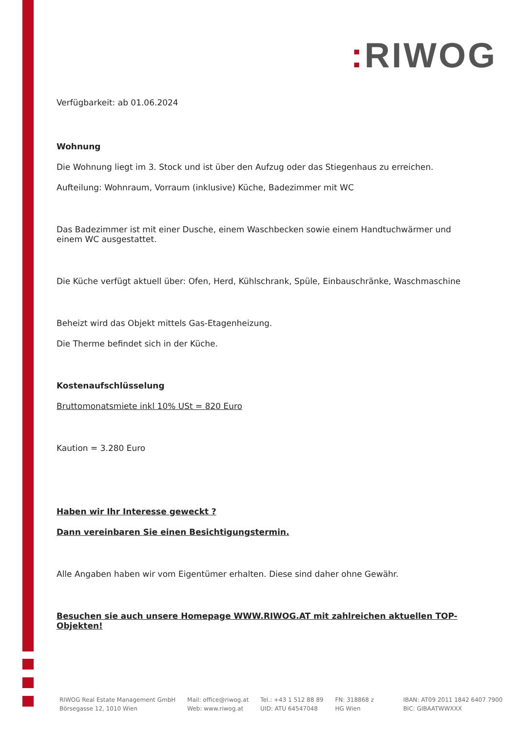: RIWOG
Verfügbarkeit: ab 01.06.2024
Wohnung
Die Wohnung liegt im 3. Stock und ist über den Aufzug oder das Stiegenhaus zu erreichen.
Aufteilung: Wohnraum, Vorraum (inklusive) Küche, Badezimmer mit WC
Das Badezimmer ist mit einer Dusche, einem Waschbecken sowie einem Handtuchwärmer und einem WC ausgestattet.
Die Küche verfügt aktuell über: Ofen, Herd, Kühlschrank, Spüle, Einbauschränke, Waschmaschine
Beheizt wird das Objekt mittels Gas-Etagenheizung.
Die Therme befindet sich in der Küche.
Kostenaufschlüsselung
Bruttomonatsmiete inkl 10% USt = 820 Euro
Kaution = 3.280 Euro
Haben wir Ihr Interesse geweckt ?
Dann vereinbaren Sie einen Besichtigungstermin.
Alle Angaben haben wir vom Eigentümer erhalten. Diese sind daher ohne Gewähr.
Besuchen sie auch unsere Homepage WWW.RIWOG.AT mit zahlreichen aktuellen TOP- Objekten!
RIWOG Real Estate Management GmbH
Börsegasse 12, 1010 Wien
Mail: office@riwog.at
Web: www.riwog.at
Tel.: +43 1 512 88 89
UID: ATU 64547048
FN: 318868 z
HG Wien
IBAN: AT09 2011 1842 6407 7900
BIC: GIBAATWWXXX